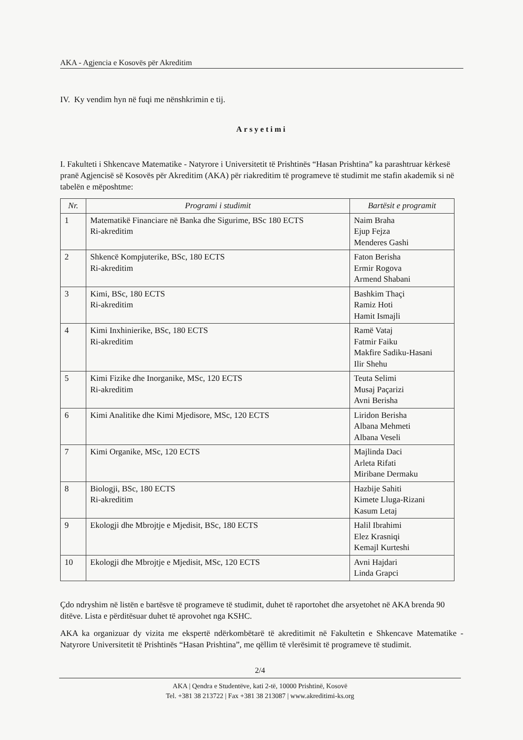AKA - Agjencia e Kosovës për Akreditim
IV. Ky vendim hyn në fuqi me nënshkrimin e tij.
Arsyetimi
I. Fakulteti i Shkencave Matematike - Natyrore i Universitetit të Prishtinës “Hasan Prishtina” ka parashtruar kërkesë pranë Agjencisë së Kosovës për Akreditim (AKA) për riakreditim të programeve të studimit me stafin akademik si në tabelën e mëposhtme:
| Nr. | Programi i studimit | Bartësit e programit |
| --- | --- | --- |
| 1 | Matematikë Financiare në Banka dhe Sigurime, BSc 180 ECTS Ri-akreditim | Naim Braha Ejup Fejza Menderes Gashi |
| 2 | Shkencë Kompjuterike, BSc, 180 ECTS Ri-akreditim | Faton Berisha Ermir Rogova Armend Shabani |
| 3 | Kimi, BSc, 180 ECTS Ri-akreditim | Bashkim Thaçi Ramiz Hoti Hamit Ismajli |
| 4 | Kimi Inxhinierike, BSc, 180 ECTS Ri-akreditim | Ramë Vataj Fatmir Faiku Makfire Sadiku-Hasani Ilir Shehu |
| 5 | Kimi Fizike dhe Inorganike, MSc, 120 ECTS Ri-akreditim | Teuta Selimi Musaj Paçarizi Avni Berisha |
| 6 | Kimi Analitike dhe Kimi Mjedisore, MSc, 120 ECTS | Liridon Berisha Albana Mehmeti Albana Veseli |
| 7 | Kimi Organike, MSc, 120 ECTS | Majlinda Daci Arleta Rifati Miribane Dermaku |
| 8 | Biologji, BSc, 180 ECTS Ri-akreditim | Hazbije Sahiti Kimete Lluga-Rizani Kasum Letaj |
| 9 | Ekologji dhe Mbrojtje e Mjedisit, BSc, 180 ECTS | Halil Ibrahimi Elez Krasniqi Kemajl Kurteshi |
| 10 | Ekologji dhe Mbrojtje e Mjedisit, MSc, 120 ECTS | Avni Hajdari Linda Grapci |
Çdo ndryshim në listën e bartësve të programeve të studimit, duhet të raportohet dhe arsyetohet në AKA brenda 90 ditëve. Lista e përditësuar duhet të aprovohet nga KSHC.
AKA ka organizuar dy vizita me ekspertë ndërkombëtarë të akreditimit në Fakultetin e Shkencave Matematike - Natyrore Universitetit të Prishtinës “Hasan Prishtina”, me qëllim të vlerësimit të programeve të studimit.
2/4
AKA | Qendra e Studentëve, kati 2-të, 10000 Prishtinë, Kosovë
Tel. +381 38 213722 | Fax +381 38 213087 | www.akreditimi-ks.org